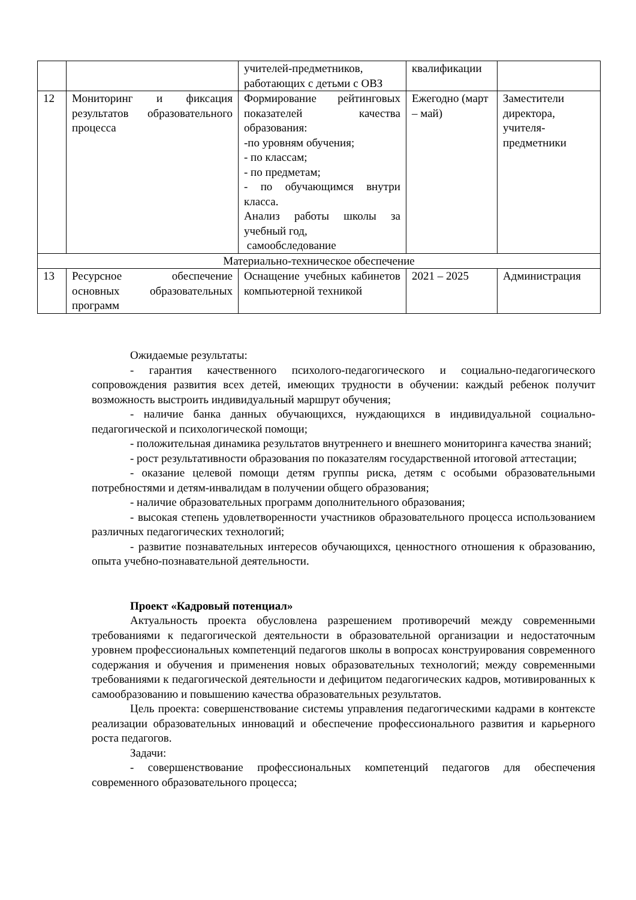| | | учителей-предметников, работающих с детьми с ОВЗ | квалификации | |
| 12 | Мониторинг и фиксация результатов образовательного процесса | Формирование рейтинговых показателей качества образования: -по уровням обучения; - по классам; - по предметам; - по обучающимся внутри класса. Анализ работы школы за учебный год, самообследование | Ежегодно (март – май) | Заместители директора, учителя-предметники |
| Материально-техническое обеспечение | | | | |
| 13 | Ресурсное обеспечение основных образовательных программ | Оснащение учебных кабинетов компьютерной техникой | 2021 – 2025 | Администрация |
Ожидаемые результаты:
- гарантия качественного психолого-педагогического и социально-педагогического сопровождения развития всех детей, имеющих трудности в обучении: каждый ребенок получит возможность выстроить индивидуальный маршрут обучения;
- наличие банка данных обучающихся, нуждающихся в индивидуальной социально-педагогической и психологической помощи;
- положительная динамика результатов внутреннего и внешнего мониторинга качества знаний;
- рост результативности образования по показателям государственной итоговой аттестации;
- оказание целевой помощи детям группы риска, детям с особыми образовательными потребностями и детям-инвалидам в получении общего образования;
- наличие образовательных программ дополнительного образования;
- высокая степень удовлетворенности участников образовательного процесса использованием различных педагогических технологий;
- развитие познавательных интересов обучающихся, ценностного отношения к образованию, опыта учебно-познавательной деятельности.
Проект «Кадровый потенциал»
Актуальность проекта обусловлена разрешением противоречий между современными требованиями к педагогической деятельности в образовательной организации и недостаточным уровнем профессиональных компетенций педагогов школы в вопросах конструирования современного содержания и обучения и применения новых образовательных технологий; между современными требованиями к педагогической деятельности и дефицитом педагогических кадров, мотивированных к самообразованию и повышению качества образовательных результатов.
Цель проекта: совершенствование системы управления педагогическими кадрами в контексте реализации образовательных инноваций и обеспечение профессионального развития и карьерного роста педагогов.
Задачи:
- совершенствование профессиональных компетенций педагогов для обеспечения современного образовательного процесса;